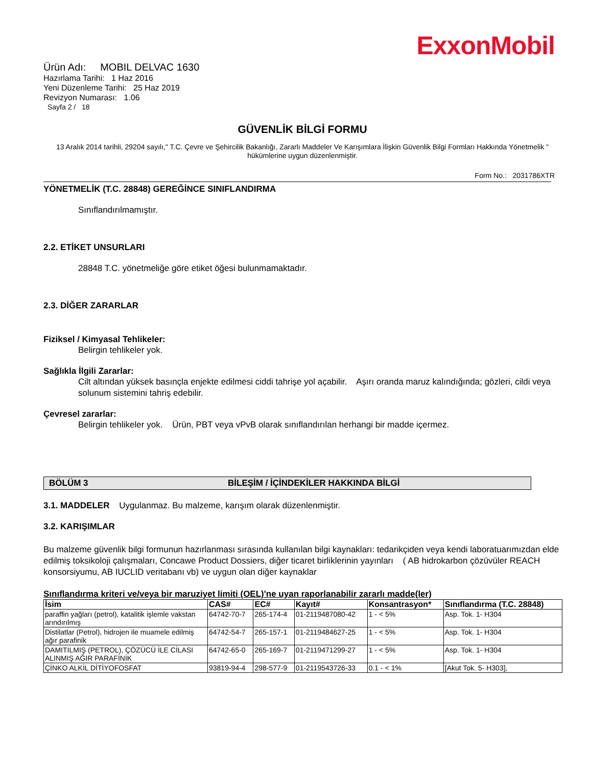ExxonMobil
Ürün Adı: MOBIL DELVAC 1630
Hazırlama Tarihi: 1 Haz 2016
Yeni Düzenleme Tarihi: 25 Haz 2019
Revizyon Numarası: 1.06
Sayfa 2 / 18
GÜVENLİK BİLGİ FORMU
13 Aralık 2014 tarihli, 29204 sayılı," T.C. Çevre ve Şehircilik Bakanlığı, Zararlı Maddeler Ve Karışımlara İlişkin Güvenlik Bilgi Formları Hakkında Yönetmelik " hükümlerine uygun düzenlenmiştir.
Form No.: 2031786XTR
YÖNETMELİK (T.C. 28848) GEREĞİNCE SINIFLANDIRMA
Sınıflandırılmamıştır.
2.2. ETİKET UNSURLARI
28848 T.C. yönetmeliğe göre etiket öğesi bulunmamaktadır.
2.3. DİĞER ZARARLAR
Fiziksel / Kimyasal Tehlikeler:
Belirgin tehlikeler yok.
Sağlıkla İlgili Zararlar:
Cilt altından yüksek basınçla enjekte edilmesi ciddi tahrişe yol açabilir. Aşırı oranda maruz kalındığında; gözleri, cildi veya solunum sistemini tahriş edebilir.
Çevresel zararlar:
Belirgin tehlikeler yok. Ürün, PBT veya vPvB olarak sınıflandırılan herhangi bir madde içermez.
BÖLÜM 3 BİLEŞİM / İÇİNDEKİLER HAKKINDA BİLGİ
3.1. MADDELER Uygulanmaz. Bu malzeme, karışım olarak düzenlenmiştir.
3.2. KARIŞIMLAR
Bu malzeme güvenlik bilgi formunun hazırlanması sırasında kullanılan bilgi kaynakları: tedarikçiden veya kendi laboratuarımızdan elde edilmiş toksikoloji çalışmaları, Concawe Product Dossiers, diğer ticaret birliklerinin yayınları ( AB hidrokarbon çözüvüler REACH konsorsiyumu, AB IUCLID veritabanı vb) ve uygun olan diğer kaynaklar
Sınıflandırma kriteri ve/veya bir maruziyet limiti (OEL)'ne uyan raporlanabilir zararlı madde(ler)
| İsim | CAS# | EC# | Kayıt# | Konsantrasyon* | Sınıflandırma (T.C. 28848) |
| --- | --- | --- | --- | --- | --- |
| paraffin yağları (petrol), katalitik işlemle vakstan arındırılmış | 64742-70-7 | 265-174-4 | 01-2119487080-42 | 1 - < 5% | Asp. Tok. 1- H304 |
| Distilatlar (Petrol), hidrojen ile muamele edilmiş ağır parafinik | 64742-54-7 | 265-157-1 | 01-2119484627-25 | 1 - < 5% | Asp. Tok. 1- H304 |
| DAMITILMIŞ (PETROL), ÇÖZÜCÜ İLE CİLASI ALINMIŞ AĞIR PARAFİNİK | 64742-65-0 | 265-169-7 | 01-2119471299-27 | 1 - < 5% | Asp. Tok. 1- H304 |
| ÇİNKO ALKİL DİTİYOFOSFAT | 93819-94-4 | 298-577-9 | 01-2119543726-33 | 0.1 - < 1% | [Akut Tok. 5- H303], |